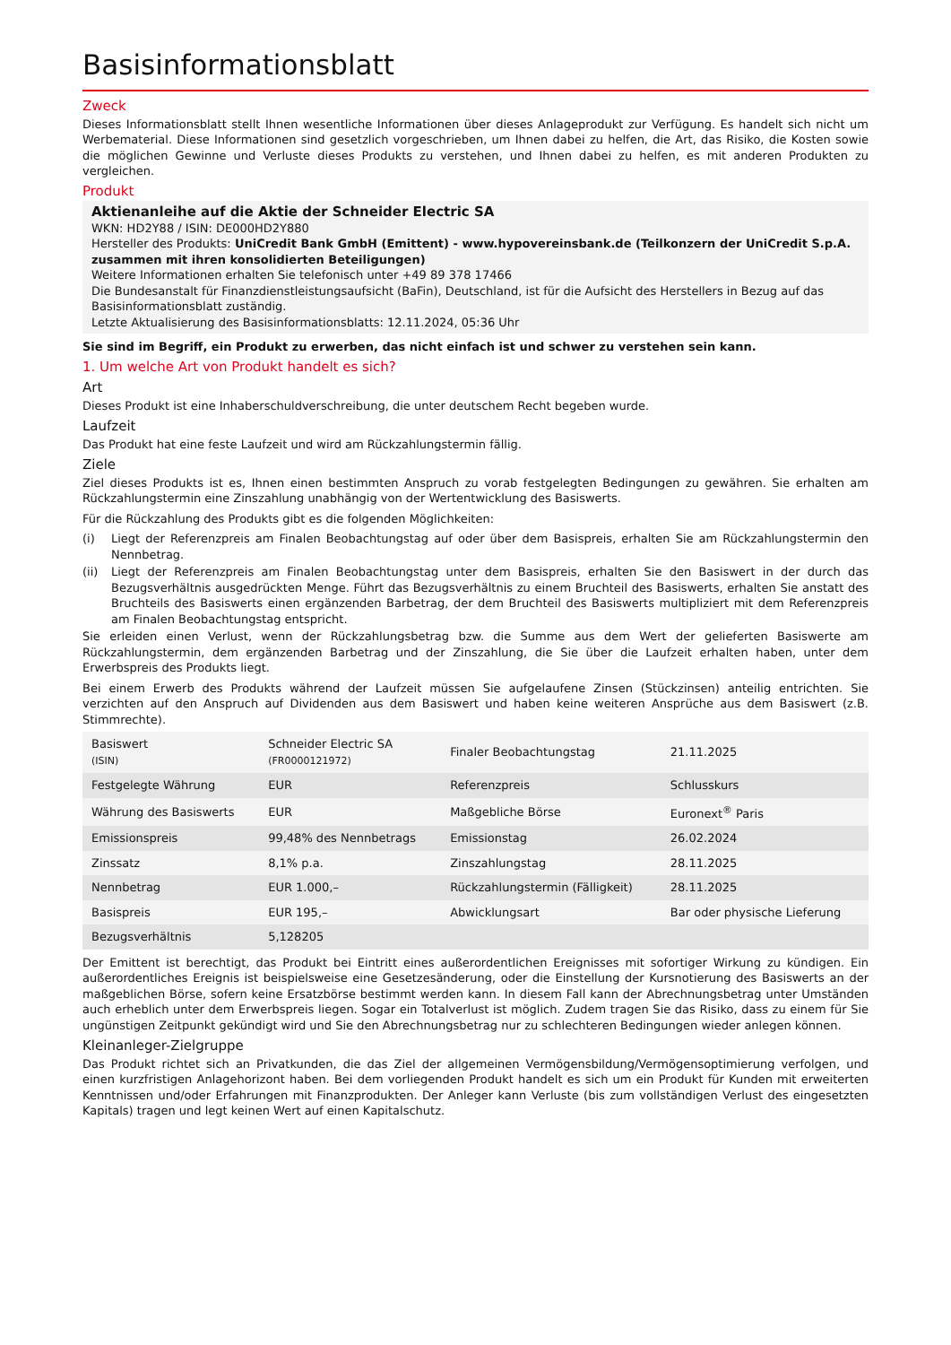Basisinformationsblatt
Zweck
Dieses Informationsblatt stellt Ihnen wesentliche Informationen über dieses Anlageprodukt zur Verfügung. Es handelt sich nicht um Werbematerial. Diese Informationen sind gesetzlich vorgeschrieben, um Ihnen dabei zu helfen, die Art, das Risiko, die Kosten sowie die möglichen Gewinne und Verluste dieses Produkts zu verstehen, und Ihnen dabei zu helfen, es mit anderen Produkten zu vergleichen.
Produkt
Aktienanleihe auf die Aktie der Schneider Electric SA
WKN: HD2Y88 / ISIN: DE000HD2Y880
Hersteller des Produkts: UniCredit Bank GmbH (Emittent) - www.hypovereinsbank.de (Teilkonzern der UniCredit S.p.A. zusammen mit ihren konsolidierten Beteiligungen)
Weitere Informationen erhalten Sie telefonisch unter +49 89 378 17466
Die Bundesanstalt für Finanzdienstleistungsaufsicht (BaFin), Deutschland, ist für die Aufsicht des Herstellers in Bezug auf das Basisinformationsblatt zuständig.
Letzte Aktualisierung des Basisinformationsblatts: 12.11.2024, 05:36 Uhr
Sie sind im Begriff, ein Produkt zu erwerben, das nicht einfach ist und schwer zu verstehen sein kann.
1. Um welche Art von Produkt handelt es sich?
Art
Dieses Produkt ist eine Inhaberschuldverschreibung, die unter deutschem Recht begeben wurde.
Laufzeit
Das Produkt hat eine feste Laufzeit und wird am Rückzahlungstermin fällig.
Ziele
Ziel dieses Produkts ist es, Ihnen einen bestimmten Anspruch zu vorab festgelegten Bedingungen zu gewähren. Sie erhalten am Rückzahlungstermin eine Zinszahlung unabhängig von der Wertentwicklung des Basiswerts.
Für die Rückzahlung des Produkts gibt es die folgenden Möglichkeiten:
(i) Liegt der Referenzpreis am Finalen Beobachtungstag auf oder über dem Basispreis, erhalten Sie am Rückzahlungstermin den Nennbetrag.
(ii) Liegt der Referenzpreis am Finalen Beobachtungstag unter dem Basispreis, erhalten Sie den Basiswert in der durch das Bezugsverhältnis ausgedrückten Menge. Führt das Bezugsverhältnis zu einem Bruchteil des Basiswerts, erhalten Sie anstatt des Bruchteils des Basiswerts einen ergänzenden Barbetrag, der dem Bruchteil des Basiswerts multipliziert mit dem Referenzpreis am Finalen Beobachtungstag entspricht.
Sie erleiden einen Verlust, wenn der Rückzahlungsbetrag bzw. die Summe aus dem Wert der gelieferten Basiswerte am Rückzahlungstermin, dem ergänzenden Barbetrag und der Zinszahlung, die Sie über die Laufzeit erhalten haben, unter dem Erwerbspreis des Produkts liegt.
Bei einem Erwerb des Produkts während der Laufzeit müssen Sie aufgelaufene Zinsen (Stückzinsen) anteilig entrichten. Sie verzichten auf den Anspruch auf Dividenden aus dem Basiswert und haben keine weiteren Ansprüche aus dem Basiswert (z.B. Stimmrechte).
| Basiswert (ISIN) | Schneider Electric SA (FR0000121972) | Finaler Beobachtungstag | 21.11.2025 |
| Festgelegte Währung | EUR | Referenzpreis | Schlusskurs |
| Währung des Basiswerts | EUR | Maßgebliche Börse | Euronext<sup>®</sup> Paris |
| Emissionspreis | 99,48% des Nennbetrags | Emissionstag | 26.02.2024 |
| Zinssatz | 8,1% p.a. | Zinszahlungstag | 28.11.2025 |
| Nennbetrag | EUR 1.000,– | Rückzahlungstermin (Fälligkeit) | 28.11.2025 |
| Basispreis | EUR 195,– | Abwicklungsart | Bar oder physische Lieferung |
| Bezugsverhältnis | 5,128205 | | |
Der Emittent ist berechtigt, das Produkt bei Eintritt eines außerordentlichen Ereignisses mit sofortiger Wirkung zu kündigen. Ein außerordentliches Ereignis ist beispielsweise eine Gesetzesänderung, oder die Einstellung der Kursnotierung des Basiswerts an der maßgeblichen Börse, sofern keine Ersatzbörse bestimmt werden kann. In diesem Fall kann der Abrechnungsbetrag unter Umständen auch erheblich unter dem Erwerbspreis liegen. Sogar ein Totalverlust ist möglich. Zudem tragen Sie das Risiko, dass zu einem für Sie ungünstigen Zeitpunkt gekündigt wird und Sie den Abrechnungsbetrag nur zu schlechteren Bedingungen wieder anlegen können.
Kleinanleger-Zielgruppe
Das Produkt richtet sich an Privatkunden, die das Ziel der allgemeinen Vermögensbildung/Vermögensoptimierung verfolgen, und einen kurzfristigen Anlagehorizont haben. Bei dem vorliegenden Produkt handelt es sich um ein Produkt für Kunden mit erweiterten Kenntnissen und/oder Erfahrungen mit Finanzprodukten. Der Anleger kann Verluste (bis zum vollständigen Verlust des eingesetzten Kapitals) tragen und legt keinen Wert auf einen Kapitalschutz.